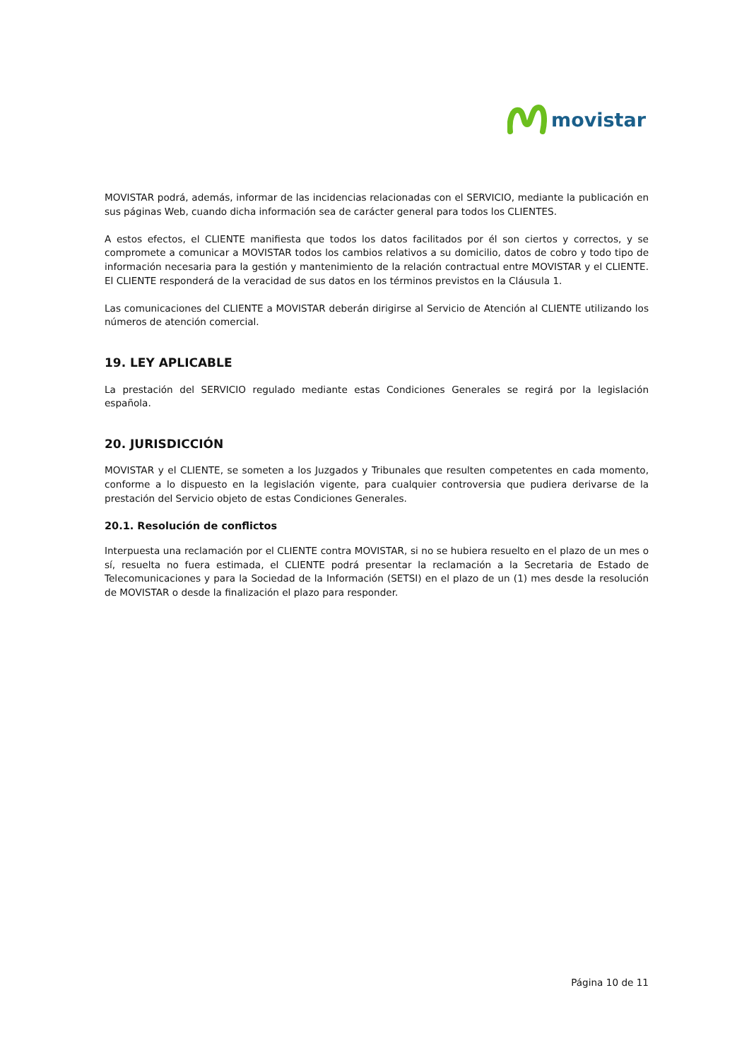movistar
MOVISTAR podrá, además, informar de las incidencias relacionadas con el SERVICIO, mediante la publicación en sus páginas Web, cuando dicha información sea de carácter general para todos los CLIENTES.
A estos efectos, el CLIENTE manifiesta que todos los datos facilitados por él son ciertos y correctos, y se compromete a comunicar a MOVISTAR todos los cambios relativos a su domicilio, datos de cobro y todo tipo de información necesaria para la gestión y mantenimiento de la relación contractual entre MOVISTAR y el CLIENTE. El CLIENTE responderá de la veracidad de sus datos en los términos previstos en la Cláusula 1.
Las comunicaciones del CLIENTE a MOVISTAR deberán dirigirse al Servicio de Atención al CLIENTE utilizando los números de atención comercial.
19. LEY APLICABLE
La prestación del SERVICIO regulado mediante estas Condiciones Generales se regirá por la legislación española.
20. JURISDICCIÓN
MOVISTAR y el CLIENTE, se someten a los Juzgados y Tribunales que resulten competentes en cada momento, conforme a lo dispuesto en la legislación vigente, para cualquier controversia que pudiera derivarse de la prestación del Servicio objeto de estas Condiciones Generales.
20.1. Resolución de conflictos
Interpuesta una reclamación por el CLIENTE contra MOVISTAR, si no se hubiera resuelto en el plazo de un mes o sí, resuelta no fuera estimada, el CLIENTE podrá presentar la reclamación a la Secretaria de Estado de Telecomunicaciones y para la Sociedad de la Información (SETSI) en el plazo de un (1) mes desde la resolución de MOVISTAR o desde la finalización el plazo para responder.
Página 10 de 11